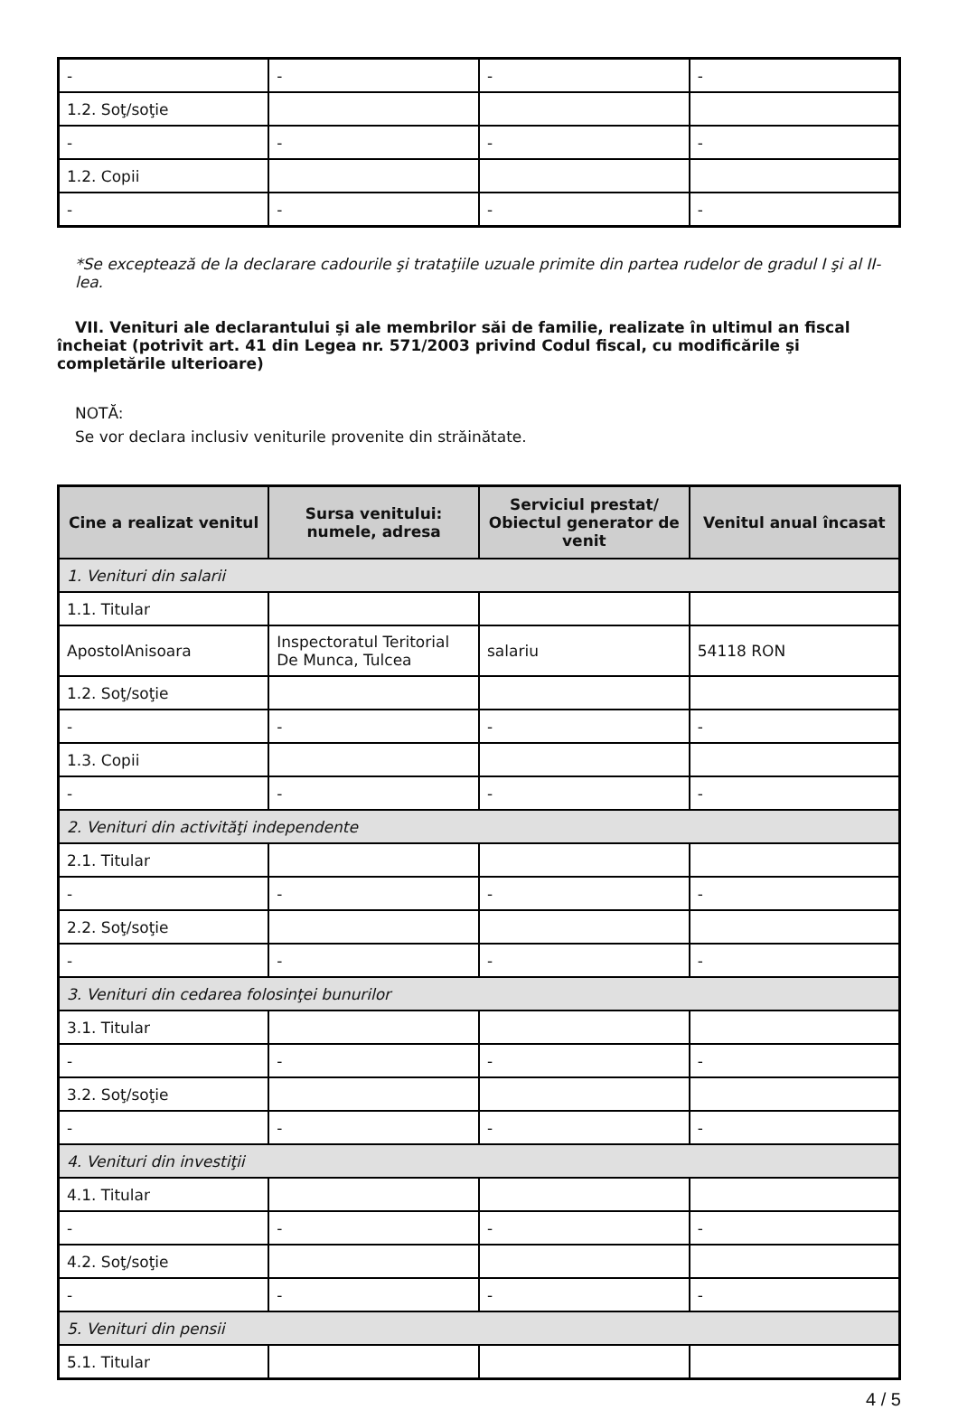| - | - | - | - |
| 1.2. Soţ/soţie | | | |
| - | - | - | - |
| 1.2. Copii | | | |
| - | - | - | - |
*Se exceptează de la declarare cadourile şi trataţiile uzuale primite din partea rudelor de gradul I şi al II-lea.
VII. Venituri ale declarantului şi ale membrilor săi de familie, realizate în ultimul an fiscal încheiat (potrivit art. 41 din Legea nr. 571/2003 privind Codul fiscal, cu modificările şi completările ulterioare)
NOTĂ:
Se vor declara inclusiv veniturile provenite din străinătate.
| Cine a realizat venitul | Sursa venitului: numele, adresa | Serviciul prestat/ Obiectul generator de venit | Venitul anual încasat |
| --- | --- | --- | --- |
| 1. Venituri din salarii | | | |
| 1.1. Titular | | | |
| ApostolAnisoara | Inspectoratul Teritorial De Munca, Tulcea | salariu | 54118 RON |
| 1.2. Soţ/soţie | | | |
| - | - | - | - |
| 1.3. Copii | | | |
| - | - | - | - |
| 2. Venituri din activităţi independente | | | |
| 2.1. Titular | | | |
| - | - | - | - |
| 2.2. Soţ/soţie | | | |
| - | - | - | - |
| 3. Venituri din cedarea folosinţei bunurilor | | | |
| 3.1. Titular | | | |
| - | - | - | - |
| 3.2. Soţ/soţie | | | |
| - | - | - | - |
| 4. Venituri din investiţii | | | |
| 4.1. Titular | | | |
| - | - | - | - |
| 4.2. Soţ/soţie | | | |
| - | - | - | - |
| 5. Venituri din pensii | | | |
| 5.1. Titular | | | |
4 / 5